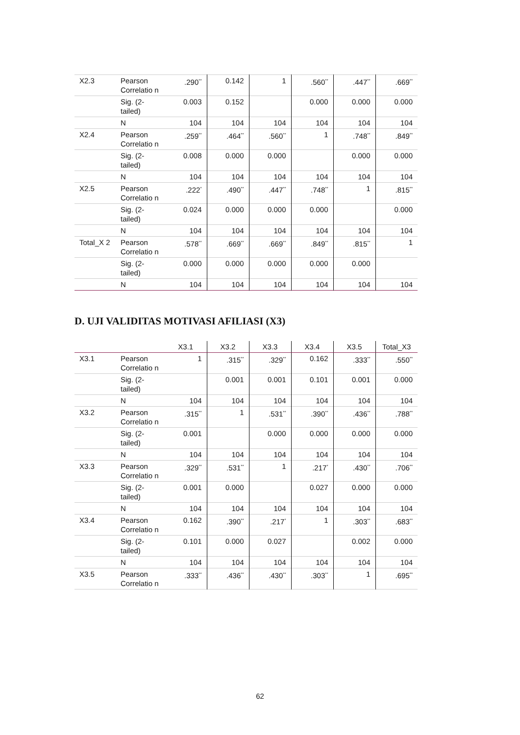| X2.3 | Pearson Correlatio n | .290<sup>**</sup> | 0.142 | 1 | .560<sup>**</sup> | .447<sup>**</sup> | .669<sup>**</sup> |
| | Sig. (2-tailed) | 0.003 | 0.152 | | 0.000 | 0.000 | 0.000 |
| | N | 104 | 104 | 104 | 104 | 104 | 104 |
| X2.4 | Pearson Correlatio n | .259<sup>**</sup> | .464<sup>**</sup> | .560<sup>**</sup> | 1 | .748<sup>**</sup> | .849<sup>**</sup> |
| | Sig. (2-tailed) | 0.008 | 0.000 | 0.000 | | 0.000 | 0.000 |
| | N | 104 | 104 | 104 | 104 | 104 | 104 |
| X2.5 | Pearson Correlatio n | .222<sup>*</sup> | .490<sup>**</sup> | .447<sup>**</sup> | .748<sup>**</sup> | 1 | .815<sup>**</sup> |
| | Sig. (2-tailed) | 0.024 | 0.000 | 0.000 | 0.000 | | 0.000 |
| | N | 104 | 104 | 104 | 104 | 104 | 104 |
| Total_X 2 | Pearson Correlatio n | .578<sup>**</sup> | .669<sup>**</sup> | .669<sup>**</sup> | .849<sup>**</sup> | .815<sup>**</sup> | 1 |
| | Sig. (2-tailed) | 0.000 | 0.000 | 0.000 | 0.000 | 0.000 | |
| | N | 104 | 104 | 104 | 104 | 104 | 104 |
D. UJI VALIDITAS MOTIVASI AFILIASI (X3)
| | | X3.1 | X3.2 | X3.3 | X3.4 | X3.5 | Total_X3 |
| --- | --- | --- | --- | --- | --- | --- | --- |
| X3.1 | Pearson Correlatio n | 1 | .315<sup>**</sup> | .329<sup>**</sup> | 0.162 | .333<sup>**</sup> | .550<sup>**</sup> |
| | Sig. (2-tailed) | | 0.001 | 0.001 | 0.101 | 0.001 | 0.000 |
| | N | 104 | 104 | 104 | 104 | 104 | 104 |
| X3.2 | Pearson Correlatio n | .315<sup>**</sup> | 1 | .531<sup>**</sup> | .390<sup>**</sup> | .436<sup>**</sup> | .788<sup>**</sup> |
| | Sig. (2-tailed) | 0.001 | | 0.000 | 0.000 | 0.000 | 0.000 |
| | N | 104 | 104 | 104 | 104 | 104 | 104 |
| X3.3 | Pearson Correlatio n | .329<sup>**</sup> | .531<sup>**</sup> | 1 | .217<sup>*</sup> | .430<sup>**</sup> | .706<sup>**</sup> |
| | Sig. (2-tailed) | 0.001 | 0.000 | | 0.027 | 0.000 | 0.000 |
| | N | 104 | 104 | 104 | 104 | 104 | 104 |
| X3.4 | Pearson Correlatio n | 0.162 | .390<sup>**</sup> | .217<sup>*</sup> | 1 | .303<sup>**</sup> | .683<sup>**</sup> |
| | Sig. (2-tailed) | 0.101 | 0.000 | 0.027 | | 0.002 | 0.000 |
| | N | 104 | 104 | 104 | 104 | 104 | 104 |
| X3.5 | Pearson Correlatio n | .333<sup>**</sup> | .436<sup>**</sup> | .430<sup>**</sup> | .303<sup>**</sup> | 1 | .695<sup>**</sup> |
62